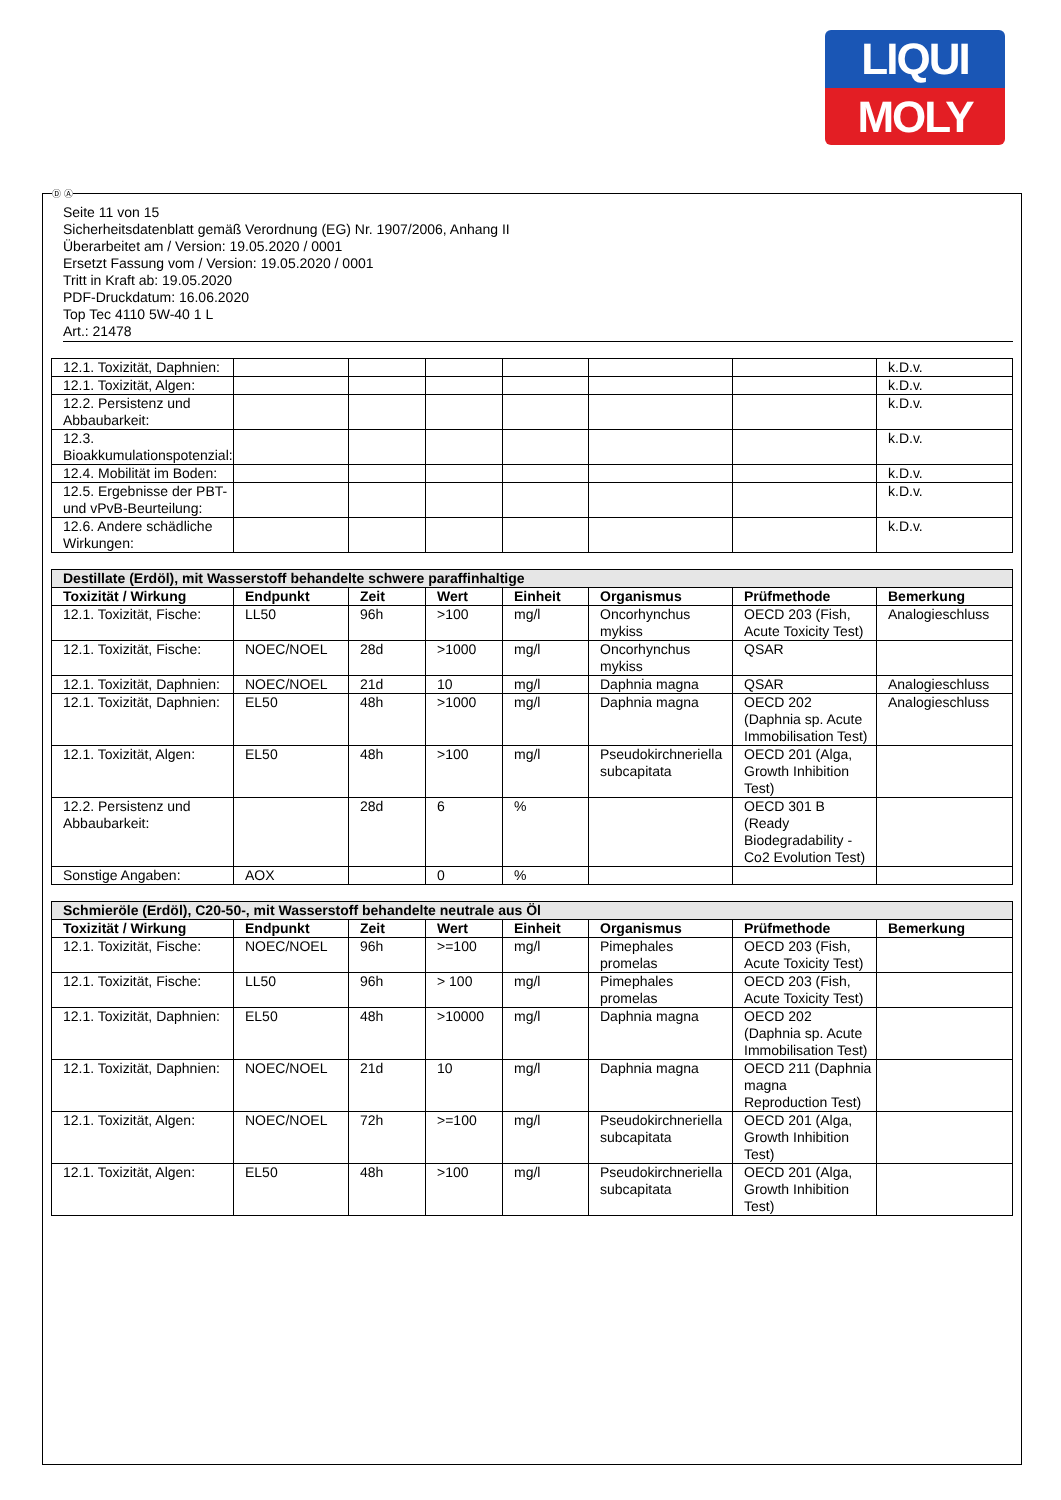LIQUI
MOLY
Seite 11 von 15
Sicherheitsdatenblatt gemäß Verordnung (EG) Nr. 1907/2006, Anhang II
Überarbeitet am / Version: 19.05.2020 / 0001
Ersetzt Fassung vom / Version: 19.05.2020 / 0001
Tritt in Kraft ab: 19.05.2020
PDF-Druckdatum: 16.06.2020
Top Tec 4110 5W-40 1 L
Art.: 21478
| 12.1. Toxizität, Daphnien: | | | | | | | k.D.v. |
| 12.1. Toxizität, Algen: | | | | | | | k.D.v. |
| 12.2. Persistenz und Abbaubarkeit: | | | | | | | k.D.v. |
| 12.3. Bioakkumulationspotenzial: | | | | | | | k.D.v. |
| 12.4. Mobilität im Boden: | | | | | | | k.D.v. |
| 12.5. Ergebnisse der PBT- und vPvB-Beurteilung: | | | | | | | k.D.v. |
| 12.6. Andere schädliche Wirkungen: | | | | | | | k.D.v. |
| Destillate (Erdöl), mit Wasserstoff behandelte schwere paraffinhaltige | | | | | | | |
| Toxizität / Wirkung | Endpunkt | Zeit | Wert | Einheit | Organismus | Prüfmethode | Bemerkung |
| 12.1. Toxizität, Fische: | LL50 | 96h | >100 | mg/l | Oncorhynchus mykiss | OECD 203 (Fish, Acute Toxicity Test) | Analogieschluss |
| 12.1. Toxizität, Fische: | NOEC/NOEL | 28d | >1000 | mg/l | Oncorhynchus mykiss | QSAR | |
| 12.1. Toxizität, Daphnien: | NOEC/NOEL | 21d | 10 | mg/l | Daphnia magna | QSAR | Analogieschluss |
| 12.1. Toxizität, Daphnien: | EL50 | 48h | >1000 | mg/l | Daphnia magna | OECD 202 (Daphnia sp. Acute Immobilisation Test) | Analogieschluss |
| 12.1. Toxizität, Algen: | EL50 | 48h | >100 | mg/l | Pseudokirchneriella subcapitata | OECD 201 (Alga, Growth Inhibition Test) | |
| 12.2. Persistenz und Abbaubarkeit: | | 28d | 6 | % | | OECD 301 B (Ready Biodegradability - Co2 Evolution Test) | |
| Sonstige Angaben: | AOX | | 0 | % | | | |
| Schmieröle (Erdöl), C20-50-, mit Wasserstoff behandelte neutrale aus Öl | | | | | | | |
| Toxizität / Wirkung | Endpunkt | Zeit | Wert | Einheit | Organismus | Prüfmethode | Bemerkung |
| 12.1. Toxizität, Fische: | NOEC/NOEL | 96h | >=100 | mg/l | Pimephales promelas | OECD 203 (Fish, Acute Toxicity Test) | |
| 12.1. Toxizität, Fische: | LL50 | 96h | > 100 | mg/l | Pimephales promelas | OECD 203 (Fish, Acute Toxicity Test) | |
| 12.1. Toxizität, Daphnien: | EL50 | 48h | >10000 | mg/l | Daphnia magna | OECD 202 (Daphnia sp. Acute Immobilisation Test) | |
| 12.1. Toxizität, Daphnien: | NOEC/NOEL | 21d | 10 | mg/l | Daphnia magna | OECD 211 (Daphnia magna Reproduction Test) | |
| 12.1. Toxizität, Algen: | NOEC/NOEL | 72h | >=100 | mg/l | Pseudokirchneriella subcapitata | OECD 201 (Alga, Growth Inhibition Test) | |
| 12.1. Toxizität, Algen: | EL50 | 48h | >100 | mg/l | Pseudokirchneriella subcapitata | OECD 201 (Alga, Growth Inhibition Test) | |
Ⓓ Ⓐ